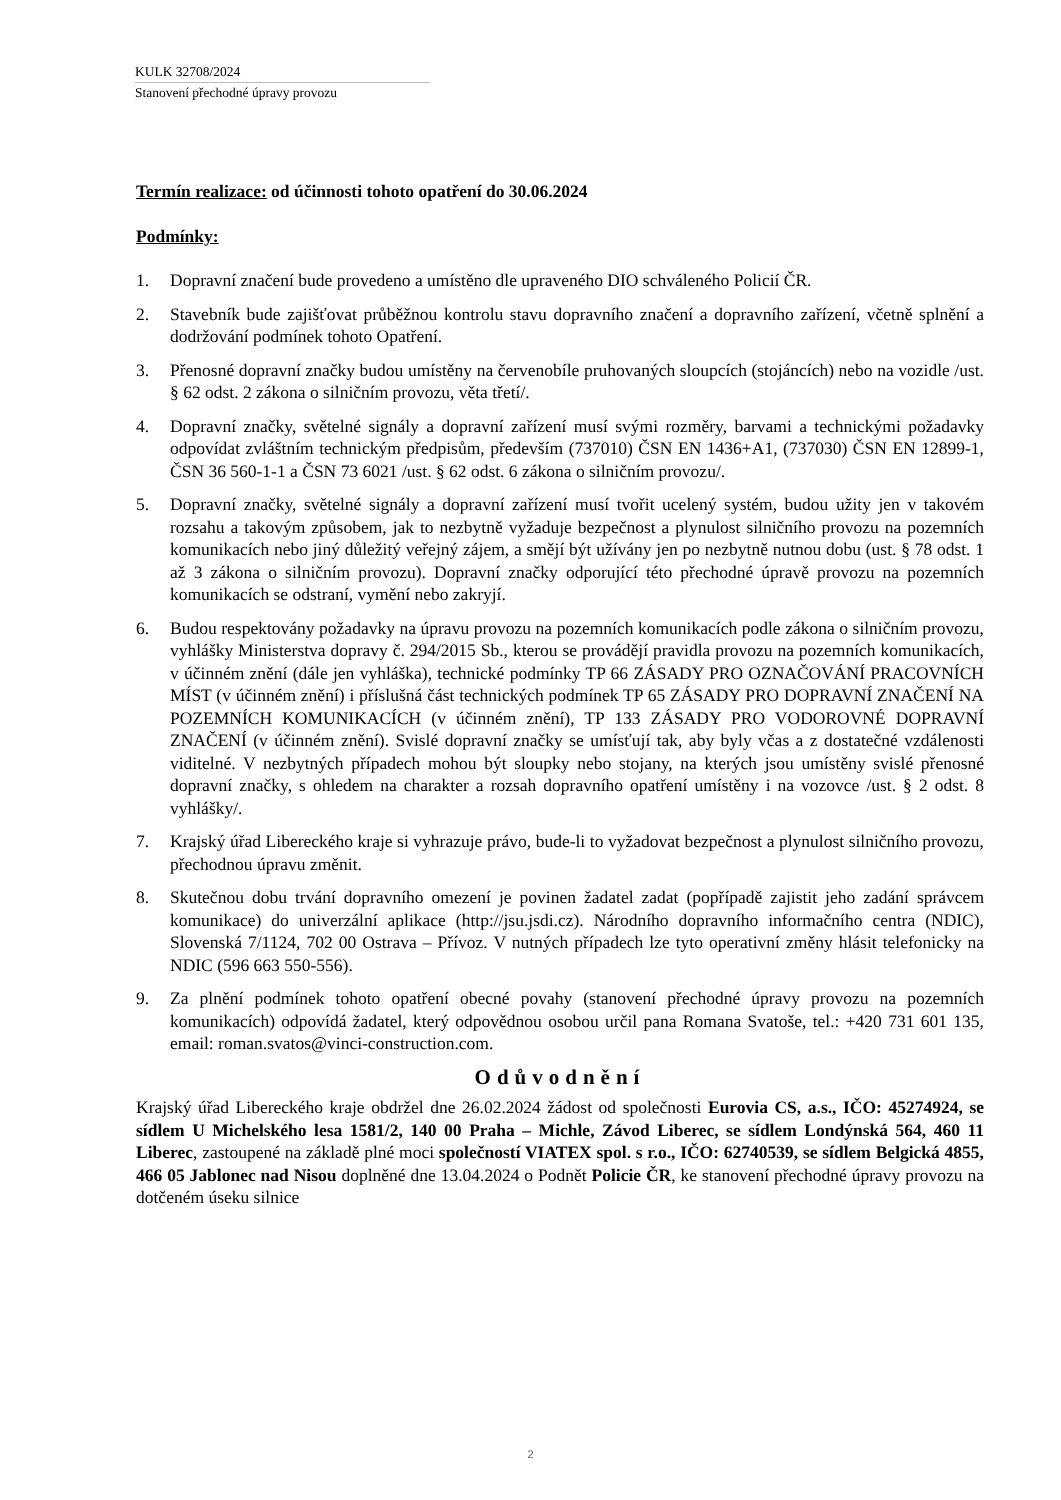KULK 32708/2024
Stanovení přechodné úpravy provozu
Termín realizace: od účinnosti tohoto opatření do 30.06.2024
Podmínky:
1. Dopravní značení bude provedeno a umístěno dle upraveného DIO schváleného Policií ČR.
2. Stavebník bude zajišťovat průběžnou kontrolu stavu dopravního značení a dopravního zařízení, včetně splnění a dodržování podmínek tohoto Opatření.
3. Přenosné dopravní značky budou umístěny na červenobíle pruhovaných sloupcích (stojáncích) nebo na vozidle /ust. § 62 odst. 2 zákona o silničním provozu, věta třetí/.
4. Dopravní značky, světelné signály a dopravní zařízení musí svými rozměry, barvami a technickými požadavky odpovídat zvláštním technickým předpisům, především (737010) ČSN EN 1436+A1, (737030) ČSN EN 12899-1, ČSN 36 560-1-1 a ČSN 73 6021 /ust. § 62 odst. 6 zákona o silničním provozu/.
5. Dopravní značky, světelné signály a dopravní zařízení musí tvořit ucelený systém, budou užity jen v takovém rozsahu a takovým způsobem, jak to nezbytně vyžaduje bezpečnost a plynulost silničního provozu na pozemních komunikacích nebo jiný důležitý veřejný zájem, a smějí být užívány jen po nezbytně nutnou dobu (ust. § 78 odst. 1 až 3 zákona o silničním provozu). Dopravní značky odporující této přechodné úpravě provozu na pozemních komunikacích se odstraní, vymění nebo zakryjí.
6. Budou respektovány požadavky na úpravu provozu na pozemních komunikacích podle zákona o silničním provozu, vyhlášky Ministerstva dopravy č. 294/2015 Sb., kterou se provádějí pravidla provozu na pozemních komunikacích, v účinném znění (dále jen vyhláška), technické podmínky TP 66 ZÁSADY PRO OZNAČOVÁNÍ PRACOVNÍCH MÍST (v účinném znění) i příslušná část technických podmínek TP 65 ZÁSADY PRO DOPRAVNÍ ZNAČENÍ NA POZEMNÍCH KOMUNIKACÍCH (v účinném znění), TP 133 ZÁSADY PRO VODOROVNÉ DOPRAVNÍ ZNAČENÍ (v účinném znění). Svislé dopravní značky se umísťují tak, aby byly včas a z dostatečné vzdálenosti viditelné. V nezbytných případech mohou být sloupky nebo stojany, na kterých jsou umístěny svislé přenosné dopravní značky, s ohledem na charakter a rozsah dopravního opatření umístěny i na vozovce /ust. § 2 odst. 8 vyhlášky/.
7. Krajský úřad Libereckého kraje si vyhrazuje právo, bude-li to vyžadovat bezpečnost a plynulost silničního provozu, přechodnou úpravu změnit.
8. Skutečnou dobu trvání dopravního omezení je povinen žadatel zadat (popřípadě zajistit jeho zadání správcem komunikace) do univerzální aplikace (http://jsu.jsdi.cz). Národního dopravního informačního centra (NDIC), Slovenská 7/1124, 702 00 Ostrava – Přívoz. V nutných případech lze tyto operativní změny hlásit telefonicky na NDIC (596 663 550-556).
9. Za plnění podmínek tohoto opatření obecné povahy (stanovení přechodné úpravy provozu na pozemních komunikacích) odpovídá žadatel, který odpovědnou osobou určil pana Romana Svatoše, tel.: +420 731 601 135, email: roman.svatos@vinci-construction.com.
Odůvodnění
Krajský úřad Libereckého kraje obdržel dne 26.02.2024 žádost od společnosti Eurovia CS, a.s., IČO: 45274924, se sídlem U Michelského lesa 1581/2, 140 00 Praha – Michle, Závod Liberec, se sídlem Londýnská 564, 460 11 Liberec, zastoupené na základě plné moci společností VIATEX spol. s r.o., IČO: 62740539, se sídlem Belgická 4855, 466 05 Jablonec nad Nisou doplněné dne 13.04.2024 o Podnět Policie ČR, ke stanovení přechodné úpravy provozu na dotčeném úseku silnice
2